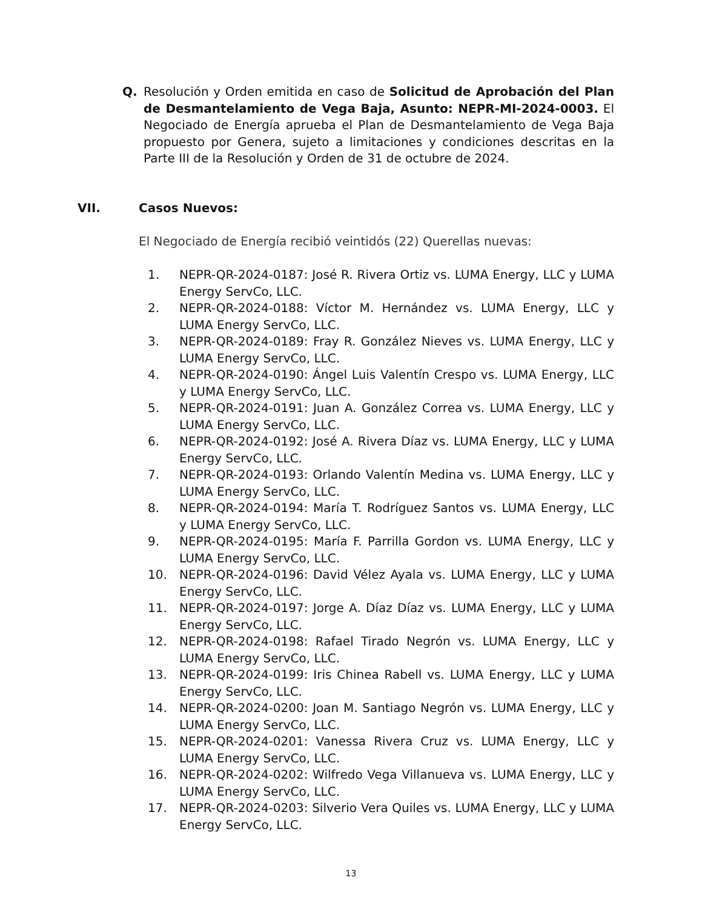Q. Resolución y Orden emitida en caso de Solicitud de Aprobación del Plan de Desmantelamiento de Vega Baja, Asunto: NEPR-MI-2024-0003. El Negociado de Energía aprueba el Plan de Desmantelamiento de Vega Baja propuesto por Genera, sujeto a limitaciones y condiciones descritas en la Parte III de la Resolución y Orden de 31 de octubre de 2024.
VII. Casos Nuevos:
El Negociado de Energía recibió veintidós (22) Querellas nuevas:
1. NEPR-QR-2024-0187: José R. Rivera Ortiz vs. LUMA Energy, LLC y LUMA Energy ServCo, LLC.
2. NEPR-QR-2024-0188: Víctor M. Hernández vs. LUMA Energy, LLC y LUMA Energy ServCo, LLC.
3. NEPR-QR-2024-0189: Fray R. González Nieves vs. LUMA Energy, LLC y LUMA Energy ServCo, LLC.
4. NEPR-QR-2024-0190: Ángel Luis Valentín Crespo vs. LUMA Energy, LLC y LUMA Energy ServCo, LLC.
5. NEPR-QR-2024-0191: Juan A. González Correa vs. LUMA Energy, LLC y LUMA Energy ServCo, LLC.
6. NEPR-QR-2024-0192: José A. Rivera Díaz vs. LUMA Energy, LLC y LUMA Energy ServCo, LLC.
7. NEPR-QR-2024-0193: Orlando Valentín Medina vs. LUMA Energy, LLC y LUMA Energy ServCo, LLC.
8. NEPR-QR-2024-0194: María T. Rodríguez Santos vs. LUMA Energy, LLC y LUMA Energy ServCo, LLC.
9. NEPR-QR-2024-0195: María F. Parrilla Gordon vs. LUMA Energy, LLC y LUMA Energy ServCo, LLC.
10. NEPR-QR-2024-0196: David Vélez Ayala vs. LUMA Energy, LLC y LUMA Energy ServCo, LLC.
11. NEPR-QR-2024-0197: Jorge A. Díaz Díaz vs. LUMA Energy, LLC y LUMA Energy ServCo, LLC.
12. NEPR-QR-2024-0198: Rafael Tirado Negrón vs. LUMA Energy, LLC y LUMA Energy ServCo, LLC.
13. NEPR-QR-2024-0199: Iris Chinea Rabell vs. LUMA Energy, LLC y LUMA Energy ServCo, LLC.
14. NEPR-QR-2024-0200: Joan M. Santiago Negrón vs. LUMA Energy, LLC y LUMA Energy ServCo, LLC.
15. NEPR-QR-2024-0201: Vanessa Rivera Cruz vs. LUMA Energy, LLC y LUMA Energy ServCo, LLC.
16. NEPR-QR-2024-0202: Wilfredo Vega Villanueva vs. LUMA Energy, LLC y LUMA Energy ServCo, LLC.
17. NEPR-QR-2024-0203: Silverio Vera Quiles vs. LUMA Energy, LLC y LUMA Energy ServCo, LLC.
13